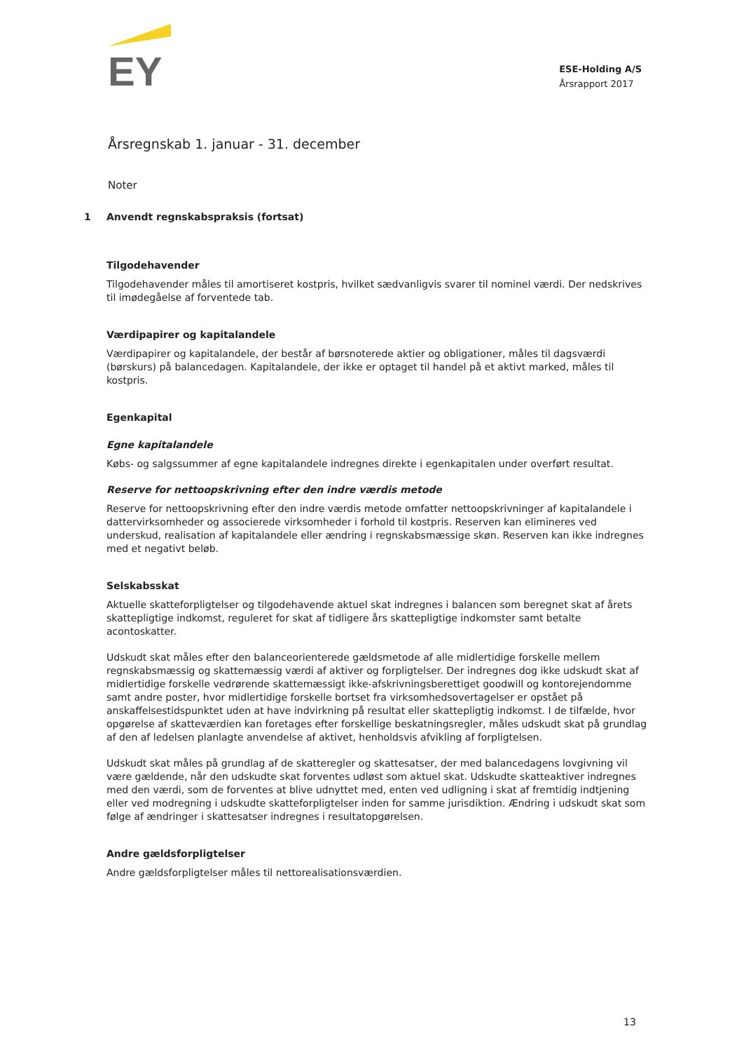EY
ESE-Holding A/S
Årsrapport 2017
Årsregnskab 1. januar - 31. december
Noter
1 Anvendt regnskabspraksis (fortsat)
Tilgodehavender
Tilgodehavender måles til amortiseret kostpris, hvilket sædvanligvis svarer til nominel værdi. Der nedskrives til imødegåelse af forventede tab.
Værdipapirer og kapitalandele
Værdipapirer og kapitalandele, der består af børsnoterede aktier og obligationer, måles til dagsværdi (børskurs) på balancedagen. Kapitalandele, der ikke er optaget til handel på et aktivt marked, måles til kostpris.
Egenkapital
Egne kapitalandele
Købs- og salgssummer af egne kapitalandele indregnes direkte i egenkapitalen under overført resultat.
Reserve for nettoopskrivning efter den indre værdis metode
Reserve for nettoopskrivning efter den indre værdis metode omfatter nettoopskrivninger af kapitalandele i dattervirksomheder og associerede virksomheder i forhold til kostpris. Reserven kan elimineres ved underskud, realisation af kapitalandele eller ændring i regnskabsmæssige skøn. Reserven kan ikke indregnes med et negativt beløb.
Selskabsskat
Aktuelle skatteforpligtelser og tilgodehavende aktuel skat indregnes i balancen som beregnet skat af årets skattepligtige indkomst, reguleret for skat af tidligere års skattepligtige indkomster samt betalte acontoskatter.
Udskudt skat måles efter den balanceorienterede gældsmetode af alle midlertidige forskelle mellem regnskabsmæssig og skattemæssig værdi af aktiver og forpligtelser. Der indregnes dog ikke udskudt skat af midlertidige forskelle vedrørende skattemæssigt ikke-afskrivningsberettiget goodwill og kontorejendomme samt andre poster, hvor midlertidige forskelle bortset fra virksomhedsovertagelser er opstået på anskaffelsestidspunktet uden at have indvirkning på resultat eller skattepligtig indkomst. I de tilfælde, hvor opgørelse af skatteværdien kan foretages efter forskellige beskatningsregler, måles udskudt skat på grundlag af den af ledelsen planlagte anvendelse af aktivet, henholdsvis afvikling af forpligtelsen.
Udskudt skat måles på grundlag af de skatteregler og skattesatser, der med balancedagens lovgivning vil være gældende, når den udskudte skat forventes udløst som aktuel skat. Udskudte skatteaktiver indregnes med den værdi, som de forventes at blive udnyttet med, enten ved udligning i skat af fremtidig indtjening eller ved modregning i udskudte skatteforpligtelser inden for samme jurisdiktion. Ændring i udskudt skat som følge af ændringer i skattesatser indregnes i resultatopgørelsen.
Andre gældsforpligtelser
Andre gældsforpligtelser måles til nettorealisationsværdien.
13